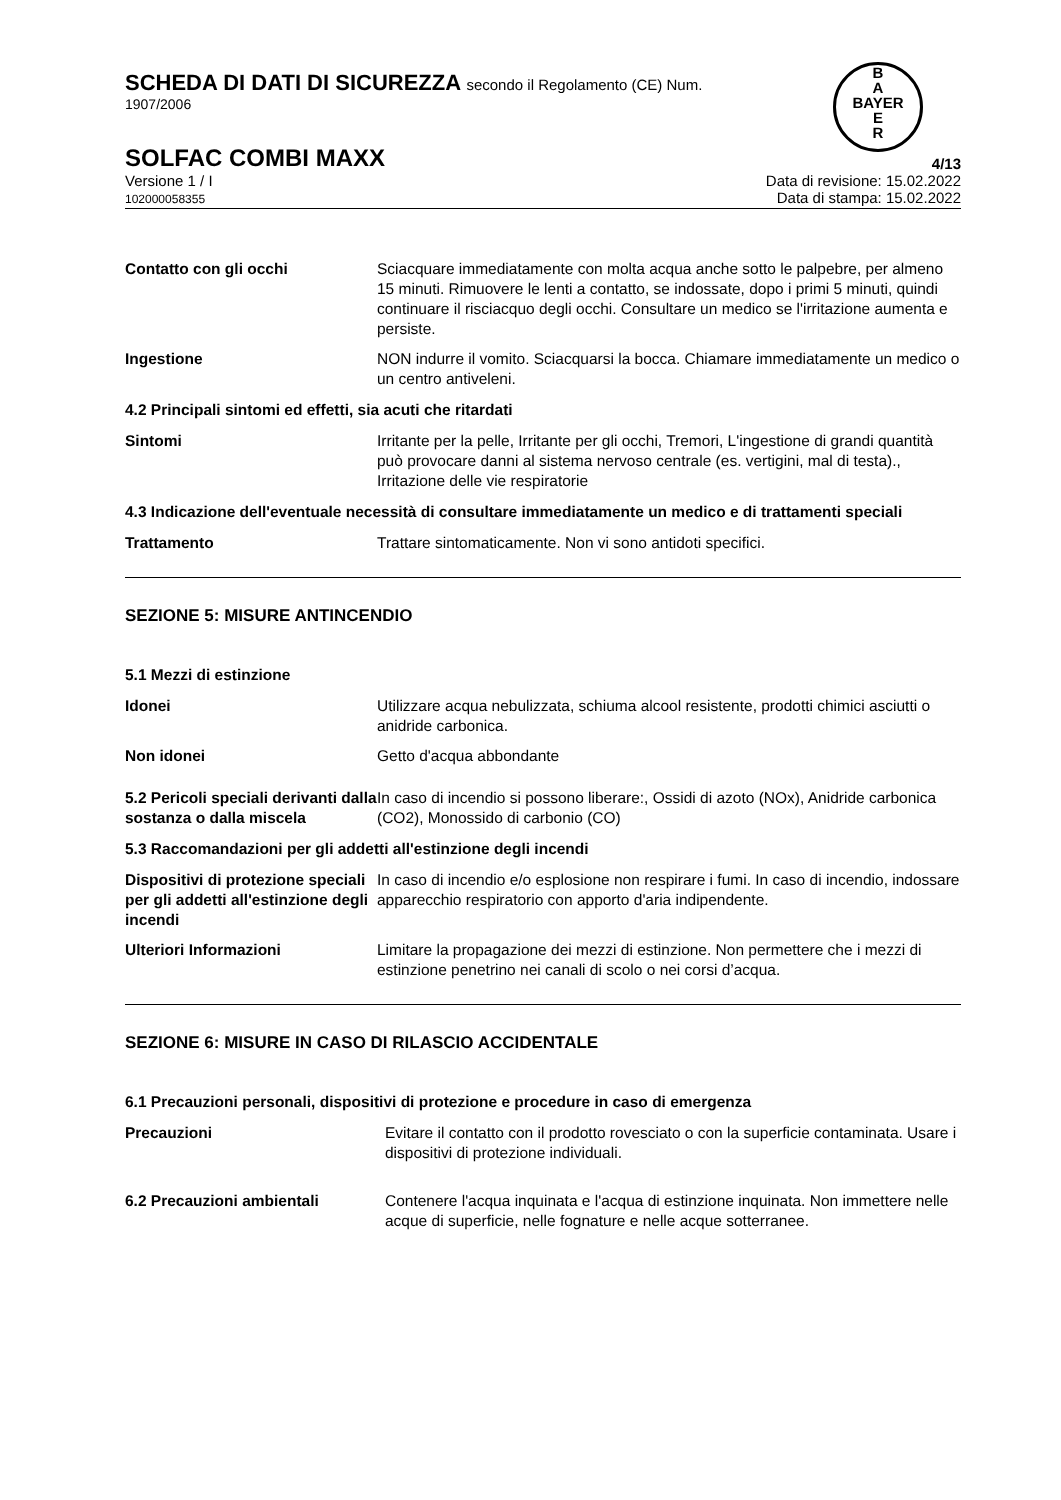SCHEDA DI DATI DI SICUREZZA secondo il Regolamento (CE) Num.
1907/2006
B
A
BAYER
E
R
SOLFAC COMBI MAXX
4/13
Versione 1 / I
102000058355
Data di revisione: 15.02.2022
Data di stampa: 15.02.2022
Contatto con gli occhi Sciacquare immediatamente con molta acqua anche sotto le palpebre, per almeno 15 minuti. Rimuovere le lenti a contatto, se indossate, dopo i primi 5 minuti, quindi continuare il risciacquo degli occhi. Consultare un medico se l'irritazione aumenta e persiste.
Ingestione NON indurre il vomito. Sciacquarsi la bocca. Chiamare immediatamente un medico o un centro antiveleni.
4.2 Principali sintomi ed effetti, sia acuti che ritardati
Sintomi Irritante per la pelle, Irritante per gli occhi, Tremori, L'ingestione di grandi quantità può provocare danni al sistema nervoso centrale (es. vertigini, mal di testa)., Irritazione delle vie respiratorie
4.3 Indicazione dell'eventuale necessità di consultare immediatamente un medico e di trattamenti speciali
Trattamento Trattare sintomaticamente. Non vi sono antidoti specifici.
SEZIONE 5: MISURE ANTINCENDIO
5.1 Mezzi di estinzione
Idonei Utilizzare acqua nebulizzata, schiuma alcool resistente, prodotti chimici asciutti o anidride carbonica.
Non idonei Getto d'acqua abbondante
5.2 Pericoli speciali derivanti dalla sostanza o dalla miscela
In caso di incendio si possono liberare:, Ossidi di azoto (NOx), Anidride carbonica (CO2), Monossido di carbonio (CO)
5.3 Raccomandazioni per gli addetti all'estinzione degli incendi
Dispositivi di protezione speciali per gli addetti all'estinzione degli incendi
In caso di incendio e/o esplosione non respirare i fumi. In caso di incendio, indossare apparecchio respiratorio con apporto d'aria indipendente.
Ulteriori Informazioni Limitare la propagazione dei mezzi di estinzione. Non permettere che i mezzi di estinzione penetrino nei canali di scolo o nei corsi d’acqua.
SEZIONE 6: MISURE IN CASO DI RILASCIO ACCIDENTALE
6.1 Precauzioni personali, dispositivi di protezione e procedure in caso di emergenza
Precauzioni Evitare il contatto con il prodotto rovesciato o con la superficie contaminata. Usare i dispositivi di protezione individuali.
6.2 Precauzioni ambientali Contenere l'acqua inquinata e l'acqua di estinzione inquinata. Non immettere nelle acque di superficie, nelle fognature e nelle acque sotterranee.